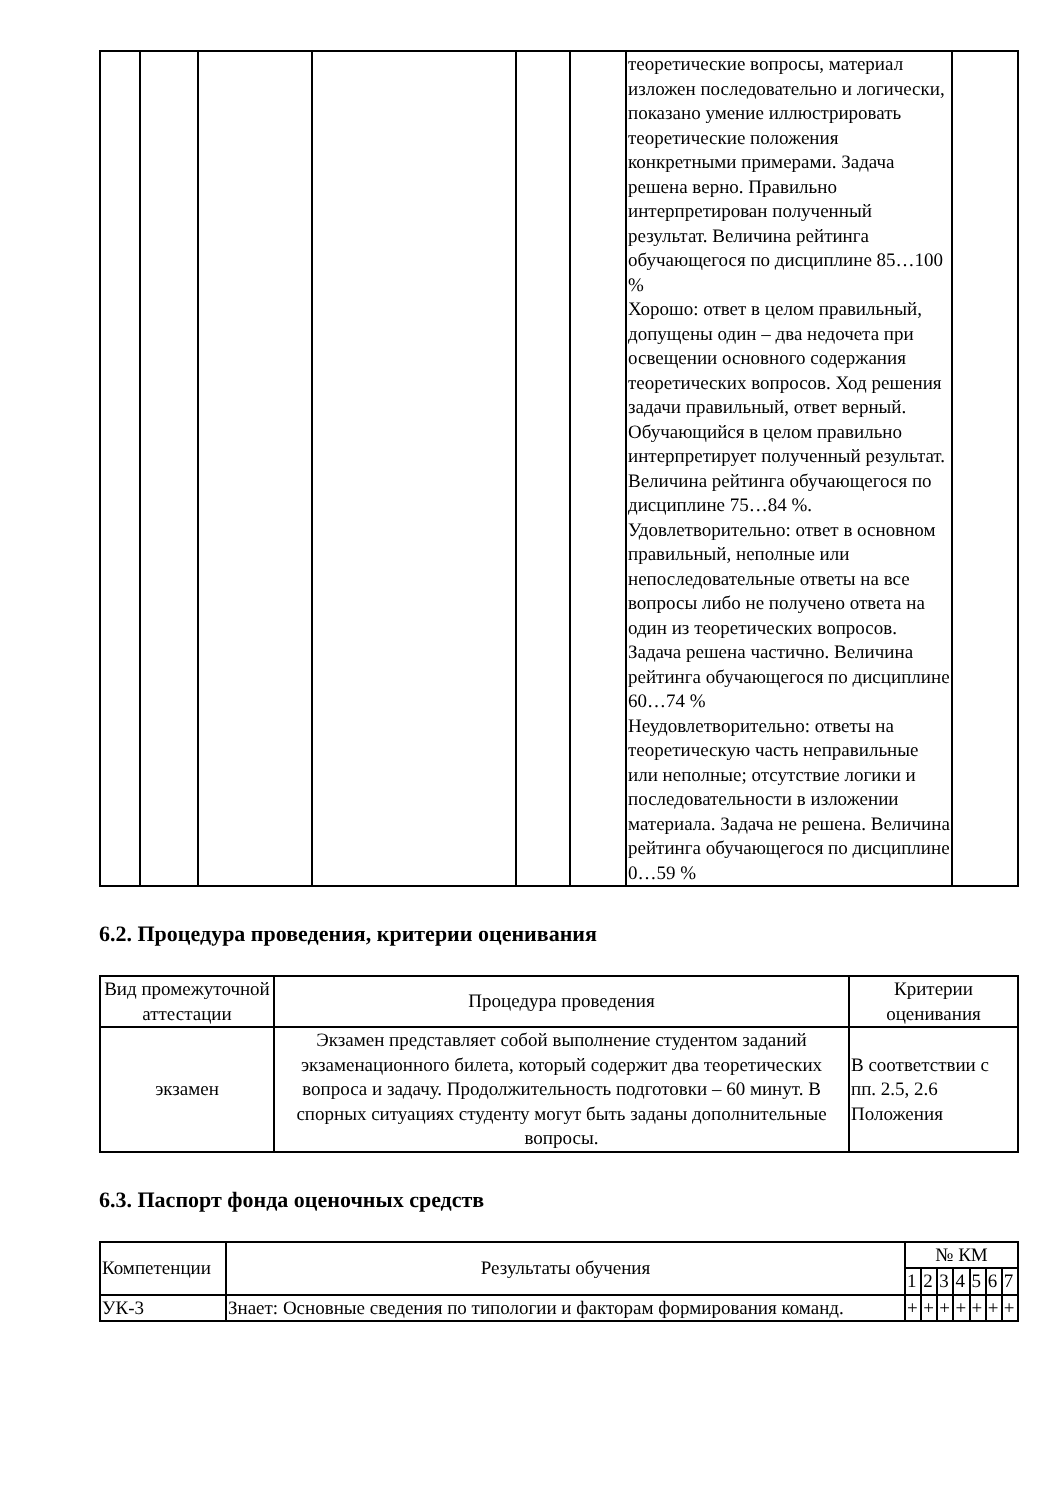| | | | | | | теоретические вопросы, материал изложен последовательно и логически, показано умение иллюстрировать теоретические положения конкретными примерами. Задача решена верно. Правильно интерпретирован полученный результат. Величина рейтинга обучающегося по дисциплине 85…100 % Хорошо: ответ в целом правильный, допущены один – два недочета при освещении основного содержания теоретических вопросов. Ход решения задачи правильный, ответ верный. Обучающийся в целом правильно интерпретирует полученный результат. Величина рейтинга обучающегося по дисциплине 75…84 %. Удовлетворительно: ответ в основном правильный, неполные или непоследовательные ответы на все вопросы либо не получено ответа на один из теоретических вопросов. Задача решена частично. Величина рейтинга обучающегося по дисциплине 60…74 % Неудовлетворительно: ответы на теоретическую часть неправильные или неполные; отсутствие логики и последовательности в изложении материала. Задача не решена. Величина рейтинга обучающегося по дисциплине 0…59 % | |
6.2. Процедура проведения, критерии оценивания
| Вид промежуточной аттестации | Процедура проведения | Критерии оценивания |
| --- | --- | --- |
| экзамен | Экзамен представляет собой выполнение студентом заданий экзаменационного билета, который содержит два теоретических вопроса и задачу. Продолжительность подготовки – 60 минут. В спорных ситуациях студенту могут быть заданы дополнительные вопросы. | В соответствии с пп. 2.5, 2.6 Положения |
6.3. Паспорт фонда оценочных средств
| Компетенции | Результаты обучения | № КМ | | | | | | |
| --- | --- | --- | --- | --- | --- | --- | --- | --- |
| | | 1 | 2 | 3 | 4 | 5 | 6 | 7 |
| УК-3 | Знает: Основные сведения по типологии и факторам формирования команд. | + | + | + | + | + | + | + |